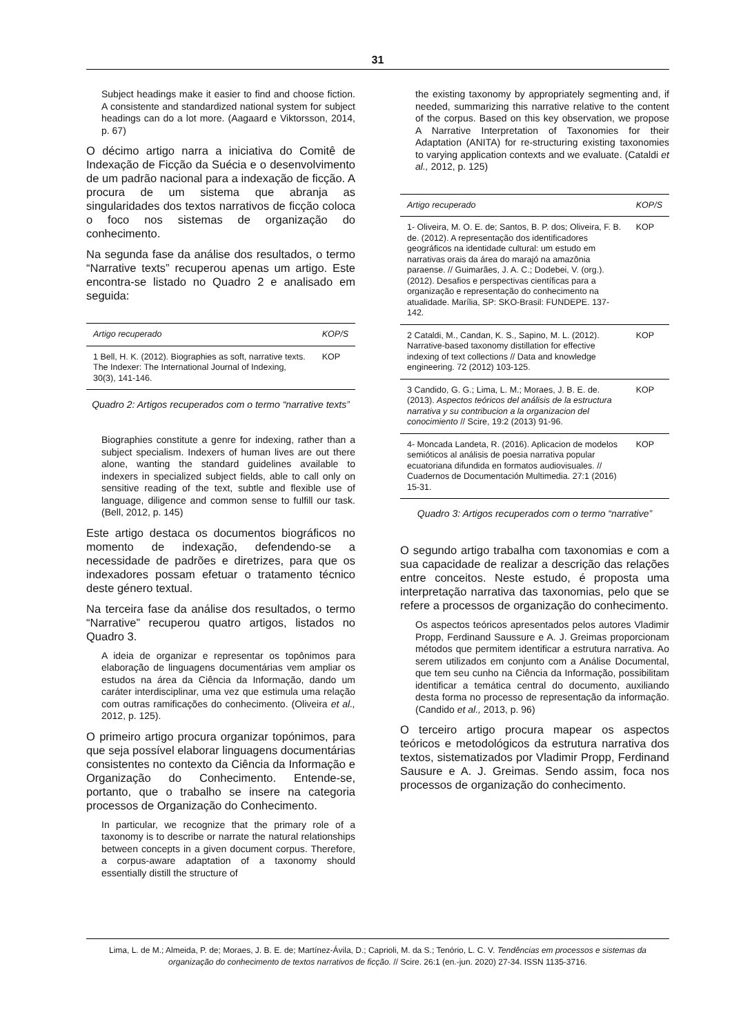31
Subject headings make it easier to find and choose fiction. A consistente and standardized national system for subject headings can do a lot more. (Aagaard e Viktorsson, 2014, p. 67)
O décimo artigo narra a iniciativa do Comitê de Indexação de Ficção da Suécia e o desenvolvimento de um padrão nacional para a indexação de ficção. A procura de um sistema que abranja as singularidades dos textos narrativos de ficção coloca o foco nos sistemas de organização do conhecimento.
Na segunda fase da análise dos resultados, o termo “Narrative texts” recuperou apenas um artigo. Este encontra-se listado no Quadro 2 e analisado em seguida:
| Artigo recuperado | KOP/S |
| --- | --- |
| 1 Bell, H. K. (2012). Biographies as soft, narrative texts. The Indexer: The International Journal of Indexing, 30(3), 141-146. | KOP |
Quadro 2: Artigos recuperados com o termo “narrative texts”
Biographies constitute a genre for indexing, rather than a subject specialism. Indexers of human lives are out there alone, wanting the standard guidelines available to indexers in specialized subject fields, able to call only on sensitive reading of the text, subtle and flexible use of language, diligence and common sense to fulfill our task. (Bell, 2012, p. 145)
Este artigo destaca os documentos biográficos no momento de indexação, defendendo-se a necessidade de padrões e diretrizes, para que os indexadores possam efetuar o tratamento técnico deste género textual.
Na terceira fase da análise dos resultados, o termo “Narrative” recuperou quatro artigos, listados no Quadro 3.
A ideia de organizar e representar os topônimos para elaboração de linguagens documentárias vem ampliar os estudos na área da Ciência da Informação, dando um caráter interdisciplinar, uma vez que estimula uma relação com outras ramificações do conhecimento. (Oliveira et al., 2012, p. 125).
O primeiro artigo procura organizar topónimos, para que seja possível elaborar linguagens documentárias consistentes no contexto da Ciência da Informação e Organização do Conhecimento. Entende-se, portanto, que o trabalho se insere na categoria processos de Organização do Conhecimento.
In particular, we recognize that the primary role of a taxonomy is to describe or narrate the natural relationships between concepts in a given document corpus. Therefore, a corpus-aware adaptation of a taxonomy should essentially distill the structure of
the existing taxonomy by appropriately segmenting and, if needed, summarizing this narrative relative to the content of the corpus. Based on this key observation, we propose A Narrative Interpretation of Taxonomies for their Adaptation (ANITA) for re-structuring existing taxonomies to varying application contexts and we evaluate. (Cataldi et al., 2012, p. 125)
| Artigo recuperado | KOP/S |
| --- | --- |
| 1- Oliveira, M. O. E. de; Santos, B. P. dos; Oliveira, F. B. de. (2012). A representação dos identificadores geográficos na identidade cultural: um estudo em narrativas orais da área do marajó na amazônia paraense. // Guimarães, J. A. C.; Dodebei, V. (org.). (2012). Desafios e perspectivas científicas para a organização e representação do conhecimento na atualidade. Marília, SP: SKO-Brasil: FUNDEPE. 137-142. | KOP |
| 2 Cataldi, M., Candan, K. S., Sapino, M. L. (2012). Narrative-based taxonomy distillation for effective indexing of text collections // Data and knowledge engineering. 72 (2012) 103-125. | KOP |
| 3 Candido, G. G.; Lima, L. M.; Moraes, J. B. E. de. (2013). Aspectos teóricos del análisis de la estructura narrativa y su contribucion a la organizacion del conocimiento // Scire, 19:2 (2013) 91-96. | KOP |
| 4- Moncada Landeta, R. (2016). Aplicacion de modelos semióticos al análisis de poesia narrativa popular ecuatoriana difundida en formatos audiovisuales. // Cuadernos de Documentación Multimedia. 27:1 (2016) 15-31. | KOP |
Quadro 3: Artigos recuperados com o termo “narrative”
O segundo artigo trabalha com taxonomias e com a sua capacidade de realizar a descrição das relações entre conceitos. Neste estudo, é proposta uma interpretação narrativa das taxonomias, pelo que se refere a processos de organização do conhecimento.
Os aspectos teóricos apresentados pelos autores Vladimir Propp, Ferdinand Saussure e A. J. Greimas proporcionam métodos que permitem identificar a estrutura narrativa. Ao serem utilizados em conjunto com a Análise Documental, que tem seu cunho na Ciência da Informação, possibilitam identificar a temática central do documento, auxiliando desta forma no processo de representação da informação. (Candido et al., 2013, p. 96)
O terceiro artigo procura mapear os aspectos teóricos e metodológicos da estrutura narrativa dos textos, sistematizados por Vladimir Propp, Ferdinand Sausure e A. J. Greimas. Sendo assim, foca nos processos de organização do conhecimento.
Lima, L. de M.; Almeida, P. de; Moraes, J. B. E. de; Martínez-Ávila, D.; Caprioli, M. da S.; Tenório, L. C. V. Tendências em processos e sistemas da organização do conhecimento de textos narrativos de ficção. // Scire. 26:1 (en.-jun. 2020) 27-34. ISSN 1135-3716.